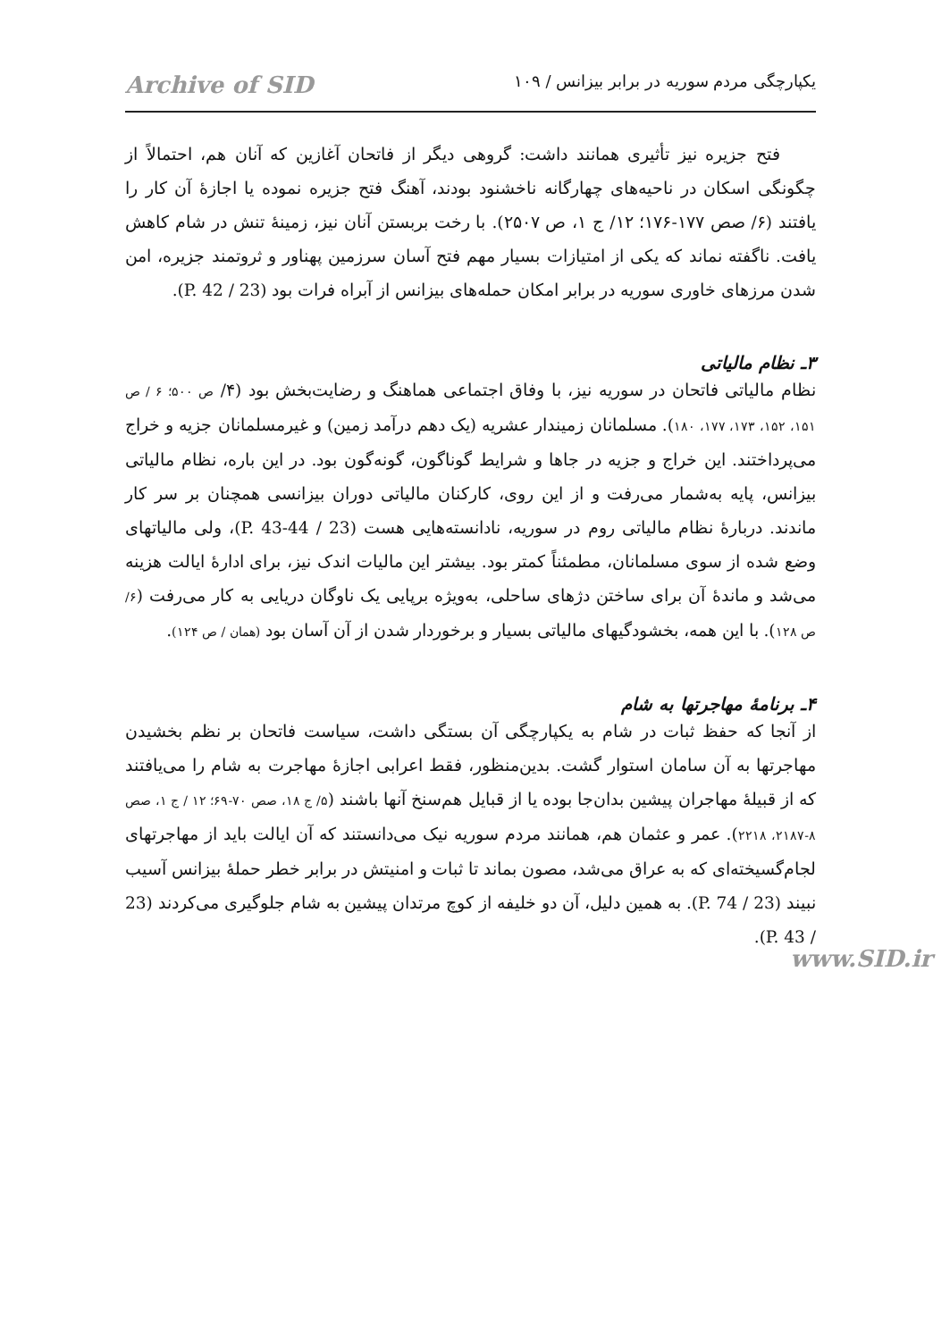یکپارچگی مردم سوریه در برابر بیزانس / ۱۰۹ Archive of SID
فتح جزیره نیز تأثیری همانند داشت: گروهی دیگر از فاتحان آغازین که آنان هم، احتمالاً از چگونگی اسکان در ناحیه‌های چهارگانه ناخشنود بودند، آهنگ فتح جزیره نموده یا اجازهٔ آن کار را یافتند (۶/ صص ۱۷۷-۱۷۶؛ ۱۲/ ج ۱، ص ۲۵۰۷). با رخت بربستن آنان نیز، زمینهٔ تنش در شام کاهش یافت. ناگفته نماند که یکی از امتیازات بسیار مهم فتح آسان سرزمین پهناور و ثروتمند جزیره، امن شدن مرزهای خاوری سوریه در برابر امکان حمله‌های بیزانس از آبراه فرات بود (23 / P. 42).
۳ـ نظام مالیاتی
نظام مالیاتی فاتحان در سوریه نیز، با وفاق اجتماعی هماهنگ و رضایت‌بخش بود (۴/ ص ۵۰۰؛ ۶ / ص ۱۵۱، ۱۵۲، ۱۷۳، ۱۷۷، ۱۸۰). مسلمانان زمیندار عشریه (یک دهم درآمد زمین) و غیرمسلمانان جزیه و خراج می‌پرداختند. این خراج و جزیه در جاها و شرایط گوناگون، گونه‌گون بود. در این باره، نظام مالیاتی بیزانس، پایه به‌شمار می‌رفت و از این روی، کارکنان مالیاتی دوران بیزانسی همچنان بر سر کار ماندند. دربارهٔ نظام مالیاتی روم در سوریه، نادانسته‌هایی هست (23 / P. 43-44)، ولی مالیاتهای وضع شده از سوی مسلمانان، مطمئناً کمتر بود. بیشتر این مالیات اندک نیز، برای ادارهٔ ایالت هزینه می‌شد و ماندهٔ آن برای ساختن دژهای ساحلی، به‌ویژه برپایی یک ناوگان دریایی به کار می‌رفت (۶/ ص ۱۲۸). با این همه، بخشودگیهای مالیاتی بسیار و برخوردار شدن از آن آسان بود (همان / ص ۱۲۴).
۴ـ برنامهٔ مهاجرتها به شام
از آنجا که حفظ ثبات در شام به یکپارچگی آن بستگی داشت، سیاست فاتحان بر نظم بخشیدن مهاجرتها به آن سامان استوار گشت. بدین‌منظور، فقط اعرابی اجازهٔ مهاجرت به شام را می‌یافتند که از قبیلهٔ مهاجران پیشین بدان‌جا بوده یا از قبایل هم‌سنخ آنها باشند (۵/ ج ۱۸، صص ۷۰-۶۹؛ ۱۲ / ج ۱، صص ۸-۲۱۸۷، ۲۲۱۸). عمر و عثمان هم، همانند مردم سوریه نیک می‌دانستند که آن ایالت باید از مهاجرتهای لجام‌گسیخته‌ای که به عراق می‌شد، مصون بماند تا ثبات و امنیتش در برابر خطر حملهٔ بیزانس آسیب نبیند (23 / P. 74). به همین دلیل، آن دو خلیفه از کوچ مرتدان پیشین به شام جلوگیری می‌کردند (23 / P. 43).
www.SID.ir